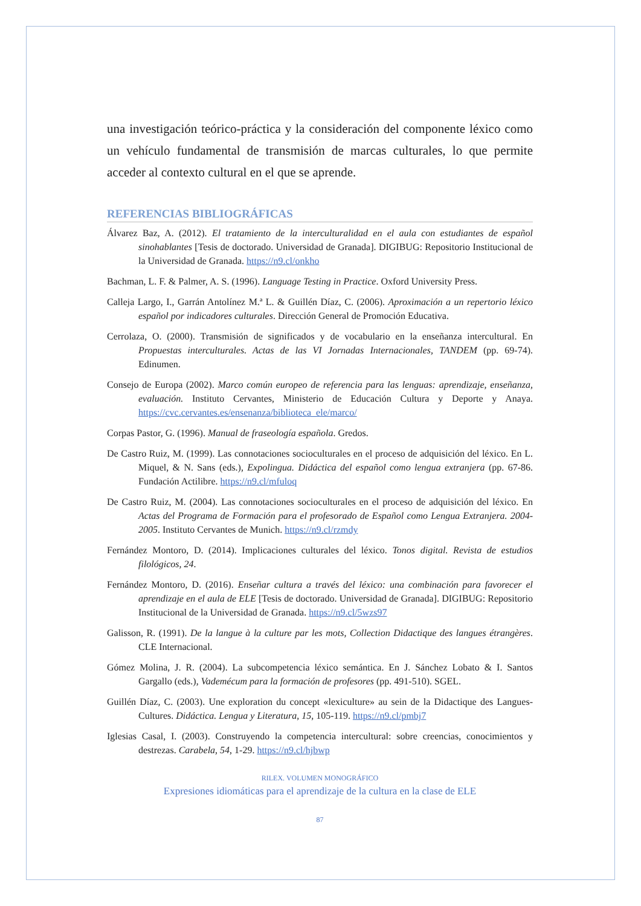una investigación teórico-práctica y la consideración del componente léxico como un vehículo fundamental de transmisión de marcas culturales, lo que permite acceder al contexto cultural en el que se aprende.
REFERENCIAS BIBLIOGRÁFICAS
Álvarez Baz, A. (2012). El tratamiento de la interculturalidad en el aula con estudiantes de español sinohablantes [Tesis de doctorado. Universidad de Granada]. DIGIBUG: Repositorio Institucional de la Universidad de Granada. https://n9.cl/onkho
Bachman, L. F. & Palmer, A. S. (1996). Language Testing in Practice. Oxford University Press.
Calleja Largo, I., Garrán Antolínez M.ª L. & Guillén Díaz, C. (2006). Aproximación a un repertorio léxico español por indicadores culturales. Dirección General de Promoción Educativa.
Cerrolaza, O. (2000). Transmisión de significados y de vocabulario en la enseñanza intercultural. En Propuestas interculturales. Actas de las VI Jornadas Internacionales, TANDEM (pp. 69-74). Edinumen.
Consejo de Europa (2002). Marco común europeo de referencia para las lenguas: aprendizaje, enseñanza, evaluación. Instituto Cervantes, Ministerio de Educación Cultura y Deporte y Anaya. https://cvc.cervantes.es/ensenanza/biblioteca_ele/marco/
Corpas Pastor, G. (1996). Manual de fraseología española. Gredos.
De Castro Ruiz, M. (1999). Las connotaciones socioculturales en el proceso de adquisición del léxico. En L. Miquel, & N. Sans (eds.), Expolingua. Didáctica del español como lengua extranjera (pp. 67-86. Fundación Actilibre. https://n9.cl/mfuloq
De Castro Ruiz, M. (2004). Las connotaciones socioculturales en el proceso de adquisición del léxico. En Actas del Programa de Formación para el profesorado de Español como Lengua Extranjera. 2004-2005. Instituto Cervantes de Munich. https://n9.cl/rzmdy
Fernández Montoro, D. (2014). Implicaciones culturales del léxico. Tonos digital. Revista de estudios filológicos, 24.
Fernández Montoro, D. (2016). Enseñar cultura a través del léxico: una combinación para favorecer el aprendizaje en el aula de ELE [Tesis de doctorado. Universidad de Granada]. DIGIBUG: Repositorio Institucional de la Universidad de Granada. https://n9.cl/5wzs97
Galisson, R. (1991). De la langue à la culture par les mots, Collection Didactique des langues étrangères. CLE Internacional.
Gómez Molina, J. R. (2004). La subcompetencia léxico semántica. En J. Sánchez Lobato & I. Santos Gargallo (eds.), Vademécum para la formación de profesores (pp. 491-510). SGEL.
Guillén Díaz, C. (2003). Une exploration du concept «lexiculture» au sein de la Didactique des Langues-Cultures. Didáctica. Lengua y Literatura, 15, 105-119. https://n9.cl/pmbj7
Iglesias Casal, I. (2003). Construyendo la competencia intercultural: sobre creencias, conocimientos y destrezas. Carabela, 54, 1-29. https://n9.cl/hjbwp
RILEX. VOLUMEN MONOGRÁFICO
Expresiones idiomáticas para el aprendizaje de la cultura en la clase de ELE
87